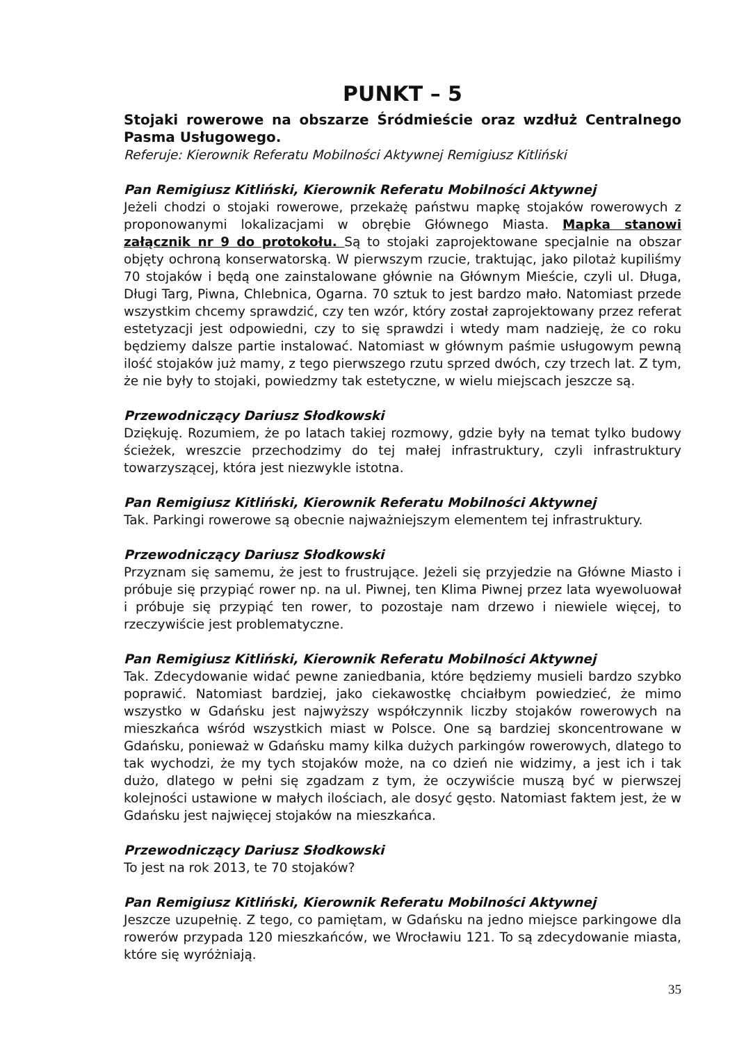PUNKT – 5
Stojaki rowerowe na obszarze Śródmieście oraz wzdłuż Centralnego Pasma Usługowego.
Referuje: Kierownik Referatu Mobilności Aktywnej Remigiusz Kitliński
Pan Remigiusz Kitliński, Kierownik Referatu Mobilności Aktywnej
Jeżeli chodzi o stojaki rowerowe, przekażę państwu mapkę stojaków rowerowych z proponowanymi lokalizacjami w obrębie Głównego Miasta. Mapka stanowi załącznik nr 9 do protokołu. Są to stojaki zaprojektowane specjalnie na obszar objęty ochroną konserwatorską. W pierwszym rzucie, traktując, jako pilotaż kupiliśmy 70 stojaków i będą one zainstalowane głównie na Głównym Mieście, czyli ul. Długa, Długi Targ, Piwna, Chlebnica, Ogarna. 70 sztuk to jest bardzo mało. Natomiast przede wszystkim chcemy sprawdzić, czy ten wzór, który został zaprojektowany przez referat estetyzacji jest odpowiedni, czy to się sprawdzi i wtedy mam nadzieję, że co roku będziemy dalsze partie instalować. Natomiast w głównym paśmie usługowym pewną ilość stojaków już mamy, z tego pierwszego rzutu sprzed dwóch, czy trzech lat. Z tym, że nie były to stojaki, powiedzmy tak estetyczne, w wielu miejscach jeszcze są.
Przewodniczący Dariusz Słodkowski
Dziękuję. Rozumiem, że po latach takiej rozmowy, gdzie były na temat tylko budowy ścieżek, wreszcie przechodzimy do tej małej infrastruktury, czyli infrastruktury towarzyszącej, która jest niezwykle istotna.
Pan Remigiusz Kitliński, Kierownik Referatu Mobilności Aktywnej
Tak. Parkingi rowerowe są obecnie najważniejszym elementem tej infrastruktury.
Przewodniczący Dariusz Słodkowski
Przyznam się samemu, że jest to frustrujące. Jeżeli się przyjedzie na Główne Miasto i próbuje się przypiąć rower np. na ul. Piwnej, ten Klima Piwnej przez lata wyewoluował i próbuje się przypiąć ten rower, to pozostaje nam drzewo i niewiele więcej, to rzeczywiście jest problematyczne.
Pan Remigiusz Kitliński, Kierownik Referatu Mobilności Aktywnej
Tak. Zdecydowanie widać pewne zaniedbania, które będziemy musieli bardzo szybko poprawić. Natomiast bardziej, jako ciekawostkę chciałbym powiedzieć, że mimo wszystko w Gdańsku jest najwyższy współczynnik liczby stojaków rowerowych na mieszkańca wśród wszystkich miast w Polsce. One są bardziej skoncentrowane w Gdańsku, ponieważ w Gdańsku mamy kilka dużych parkingów rowerowych, dlatego to tak wychodzi, że my tych stojaków może, na co dzień nie widzimy, a jest ich i tak dużo, dlatego w pełni się zgadzam z tym, że oczywiście muszą być w pierwszej kolejności ustawione w małych ilościach, ale dosyć gęsto. Natomiast faktem jest, że w Gdańsku jest najwięcej stojaków na mieszkańca.
Przewodniczący Dariusz Słodkowski
To jest na rok 2013, te 70 stojaków?
Pan Remigiusz Kitliński, Kierownik Referatu Mobilności Aktywnej
Jeszcze uzupełnię. Z tego, co pamiętam, w Gdańsku na jedno miejsce parkingowe dla rowerów przypada 120 mieszkańców, we Wrocławiu 121. To są zdecydowanie miasta, które się wyróżniają.
35